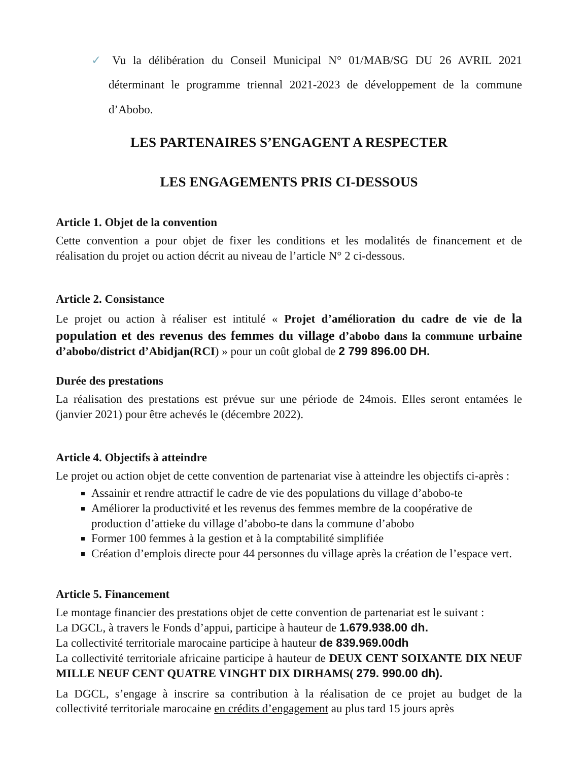✓ Vu la délibération du Conseil Municipal N° 01/MAB/SG DU 26 AVRIL 2021 déterminant le programme triennal 2021-2023 de développement de la commune d’Abobo.
LES PARTENAIRES S’ENGAGENT A RESPECTER
LES ENGAGEMENTS PRIS CI-DESSOUS
Article 1. Objet de la convention
Cette convention a pour objet de fixer les conditions et les modalités de financement et de réalisation du projet ou action décrit au niveau de l’article N° 2 ci-dessous.
Article 2. Consistance
Le projet ou action à réaliser est intitulé « Projet d’amélioration du cadre de vie de la population et des revenus des femmes du village d’abobo dans la commune urbaine d’abobo/district d’Abidjan(RCI) » pour un coût global de 2 799 896.00 DH.
Durée des prestations
La réalisation des prestations est prévue sur une période de 24mois. Elles seront entamées le (janvier 2021) pour être achevés le (décembre 2022).
Article 4. Objectifs à atteindre
Le projet ou action objet de cette convention de partenariat vise à atteindre les objectifs ci-après :
Assainir et rendre attractif le cadre de vie des populations du village d’abobo-te
Améliorer la productivité et les revenus des femmes membre de la coopérative de production d’attieke du village d’abobo-te dans la commune d’abobo
Former 100 femmes à la gestion et à la comptabilité simplifiée
Création d’emplois directe pour 44 personnes du village après la création de l’espace vert.
Article 5. Financement
Le montage financier des prestations objet de cette convention de partenariat est le suivant :
La DGCL, à travers le Fonds d’appui, participe à hauteur de 1.679.938.00 dh.
La collectivité territoriale marocaine participe à hauteur de 839.969.00dh
La collectivité territoriale africaine participe à hauteur de DEUX CENT SOIXANTE DIX NEUF MILLE NEUF CENT QUATRE VINGHT DIX DIRHAMS( 279. 990.00 dh).
La DGCL, s’engage à inscrire sa contribution à la réalisation de ce projet au budget de la collectivité territoriale marocaine en crédits d’engagement au plus tard 15 jours après